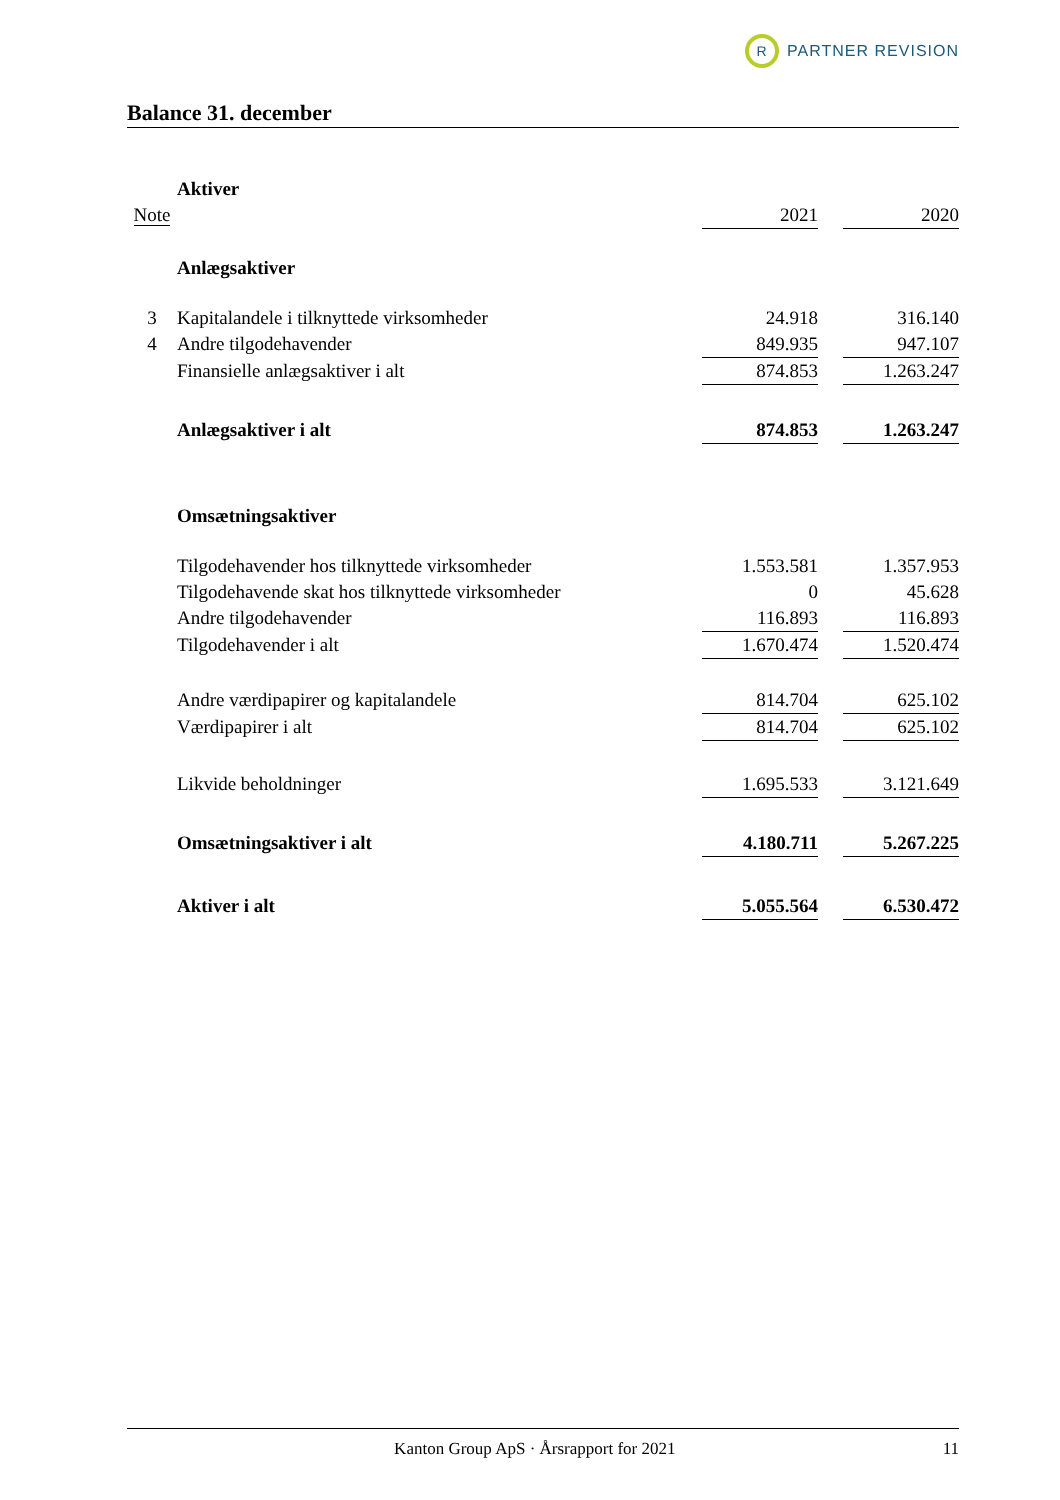R
PARTNER REVISION
Balance 31. december
| | Aktiver | | | |
| Note | | 2021 | | 2020 |
| | Anlægsaktiver | | | |
| 3 | Kapitalandele i tilknyttede virksomheder | 24.918 | | 316.140 |
| 4 | Andre tilgodehavender | 849.935 | | 947.107 |
| | Finansielle anlægsaktiver i alt | 874.853 | | 1.263.247 |
| | Anlægsaktiver i alt | 874.853 | | 1.263.247 |
| | Omsætningsaktiver | | | |
| | Tilgodehavender hos tilknyttede virksomheder | 1.553.581 | | 1.357.953 |
| | Tilgodehavende skat hos tilknyttede virksomheder | 0 | | 45.628 |
| | Andre tilgodehavender | 116.893 | | 116.893 |
| | Tilgodehavender i alt | 1.670.474 | | 1.520.474 |
| | Andre værdipapirer og kapitalandele | 814.704 | | 625.102 |
| | Værdipapirer i alt | 814.704 | | 625.102 |
| | Likvide beholdninger | 1.695.533 | | 3.121.649 |
| | Omsætningsaktiver i alt | 4.180.711 | | 5.267.225 |
| | Aktiver i alt | 5.055.564 | | 6.530.472 |
Kanton Group ApS · Årsrapport for 2021 11